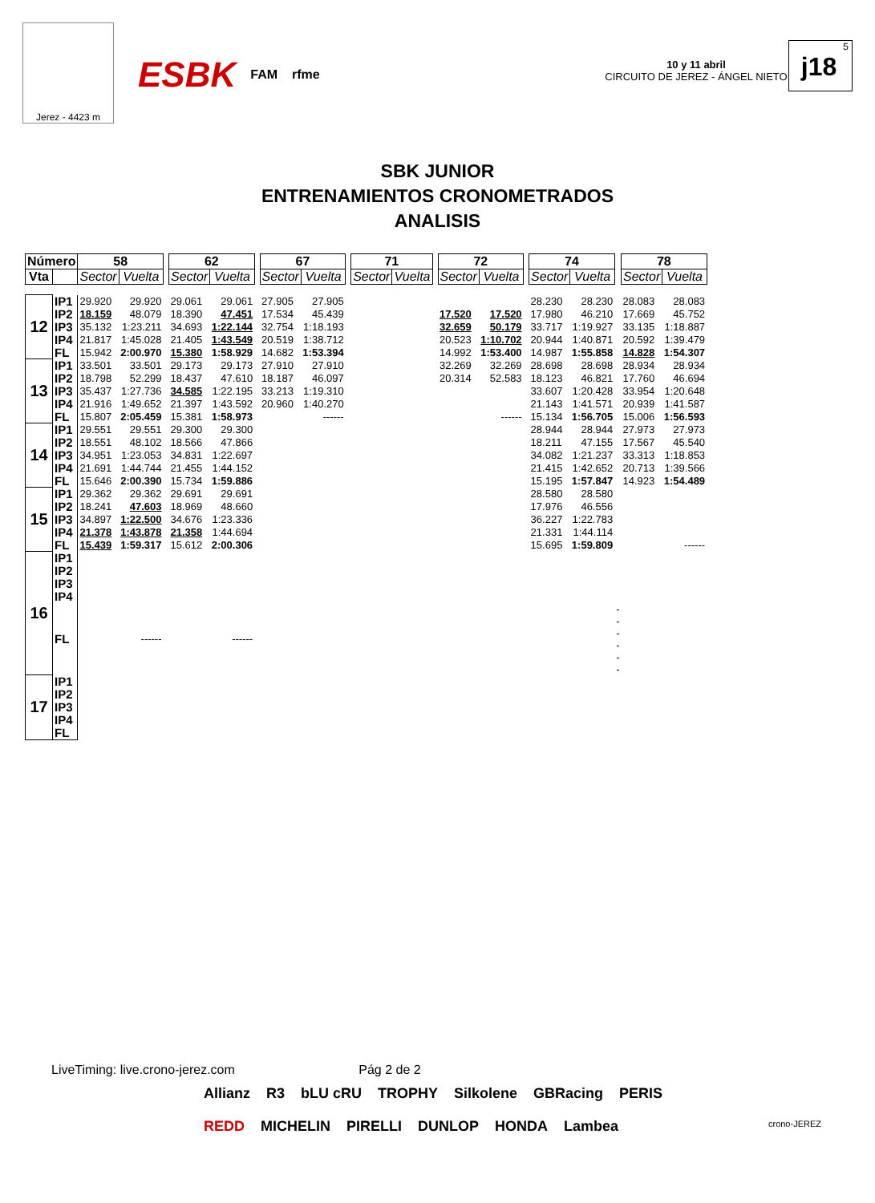Jerez - 4423 m
ESBK FAM rfme
10 y 11 abril
CIRCUITO DE JEREZ - ÁNGEL NIETO
5
j18
SBK JUNIOR
ENTRENAMIENTOS CRONOMETRADOS
ANALISIS
| Número | | 58 | | | 62 | | | 67 | | | 71 | | | 72 | | | 74 | | | 78 | |
| Vta | | Sector | Vuelta | | Sector | Vuelta | | Sector | Vuelta | | Sector | Vuelta | | Sector | Vuelta | | Sector | Vuelta | | Sector | Vuelta |
| 12 | IP1 | 29.920 | 29.920 | | 29.061 | 29.061 | | 27.905 | 27.905 | | | | | | | | 28.230 | 28.230 | | 28.083 | 28.083 |
| | IP2 | 18.159 | 48.079 | | 18.390 | 47.451 | | 17.534 | 45.439 | | | | | 17.520 | 17.520 | | 17.980 | 46.210 | | 17.669 | 45.752 |
| | IP3 | 35.132 | 1:23.211 | | 34.693 | 1:22.144 | | 32.754 | 1:18.193 | | | | | 32.659 | 50.179 | | 33.717 | 1:19.927 | | 33.135 | 1:18.887 |
| | IP4 | 21.817 | 1:45.028 | | 21.405 | 1:43.549 | | 20.519 | 1:38.712 | | | | | 20.523 | 1:10.702 | | 20.944 | 1:40.871 | | 20.592 | 1:39.479 |
| | FL | 15.942 | 2:00.970 | | 15.380 | 1:58.929 | | 14.682 | 1:53.394 | | | | | 14.992 | 1:53.400 | | 14.987 | 1:55.858 | | 14.828 | 1:54.307 |
| 13 | IP1 | 33.501 | 33.501 | | 29.173 | 29.173 | | 27.910 | 27.910 | | | | | 32.269 | 32.269 | | 28.698 | 28.698 | | 28.934 | 28.934 |
| | IP2 | 18.798 | 52.299 | | 18.437 | 47.610 | | 18.187 | 46.097 | | | | | 20.314 | 52.583 | | 18.123 | 46.821 | | 17.760 | 46.694 |
| | IP3 | 35.437 | 1:27.736 | | 34.585 | 1:22.195 | | 33.213 | 1:19.310 | | | | | | | | 33.607 | 1:20.428 | | 33.954 | 1:20.648 |
| | IP4 | 21.916 | 1:49.652 | | 21.397 | 1:43.592 | | 20.960 | 1:40.270 | | | | | | | | 21.143 | 1:41.571 | | 20.939 | 1:41.587 |
| | FL | 15.807 | 2:05.459 | | 15.381 | 1:58.973 | | | ------ | | | | | | ------ | | 15.134 | 1:56.705 | | 15.006 | 1:56.593 |
| 14 | IP1 | 29.551 | 29.551 | | 29.300 | 29.300 | | | | | | | | | | | 28.944 | 28.944 | | 27.973 | 27.973 |
| | IP2 | 18.551 | 48.102 | | 18.566 | 47.866 | | | | | | | | | | | 18.211 | 47.155 | | 17.567 | 45.540 |
| | IP3 | 34.951 | 1:23.053 | | 34.831 | 1:22.697 | | | | | | | | | | | 34.082 | 1:21.237 | | 33.313 | 1:18.853 |
| | IP4 | 21.691 | 1:44.744 | | 21.455 | 1:44.152 | | | | | | | | | | | 21.415 | 1:42.652 | | 20.713 | 1:39.566 |
| | FL | 15.646 | 2:00.390 | | 15.734 | 1:59.886 | | | | | | | | | | | 15.195 | 1:57.847 | | 14.923 | 1:54.489 |
| 15 | IP1 | 29.362 | 29.362 | | 29.691 | 29.691 | | | | | | | | | | | 28.580 | 28.580 | | | |
| | IP2 | 18.241 | 47.603 | | 18.969 | 48.660 | | | | | | | | | | | 17.976 | 46.556 | | | |
| | IP3 | 34.897 | 1:22.500 | | 34.676 | 1:23.336 | | | | | | | | | | | 36.227 | 1:22.783 | | | |
| | IP4 | 21.378 | 1:43.878 | | 21.358 | 1:44.694 | | | | | | | | | | | 21.331 | 1:44.114 | | | |
| | FL | 15.439 | 1:59.317 | | 15.612 | 2:00.306 | | | | | | | | | | | 15.695 | 1:59.809 | | | ------ |
| 16 | IP1 | | | | | | | | | | | | | | | | | | | | |
| | IP2 | | | | | | | | | | | | | | | | | | | | |
| | IP3 | | | | | | | | | | | | | | | | | | | | |
| | IP4 | | | | | | | | | | | | | | | | | | | | |
| | FL | | ------ | | | ------ | | | | | | | | | | | | | ------ | | |
| 17 | IP1 | | | | | | | | | | | | | | | | | | | | |
| | IP2 | | | | | | | | | | | | | | | | | | | | |
| | IP3 | | | | | | | | | | | | | | | | | | | | |
| | IP4 | | | | | | | | | | | | | | | | | | | | |
| | FL | | | | | | | | | | | | | | | | | | | | |
LiveTiming: live.crono-jerez.com Pág 2 de 2
Allianz R3 bLU cRU TROPHY Silkolene GBRacing PERIS REDD MICHELIN PIRELLI DUNLOP HONDA Lambea
crono-JEREZ